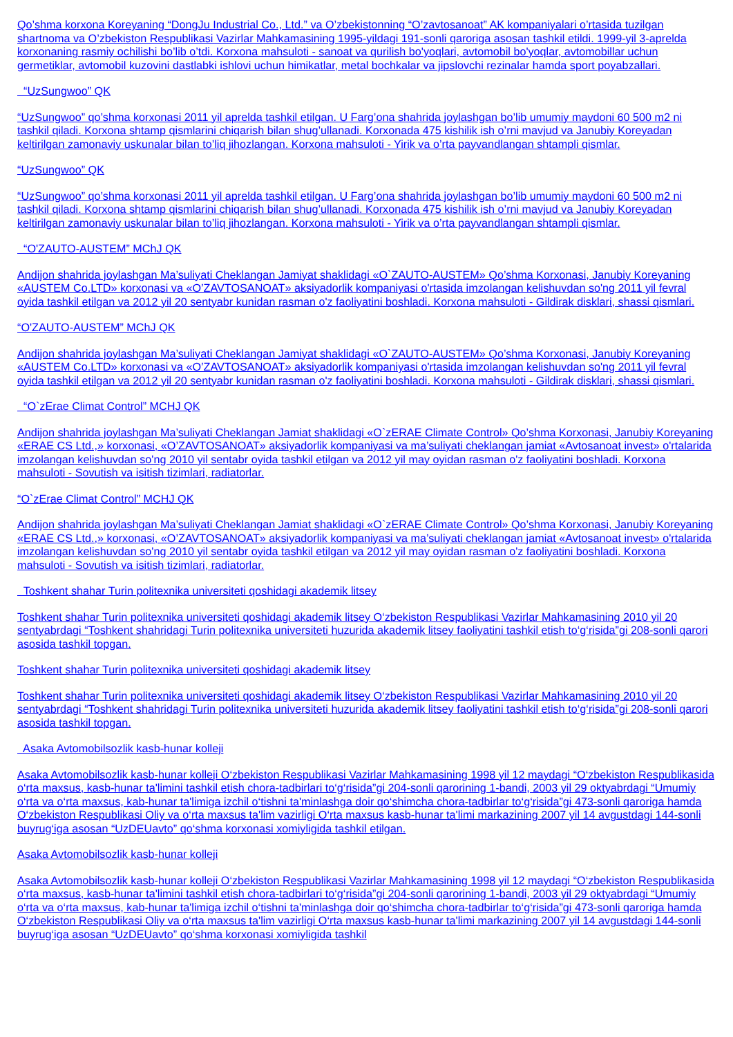Qo’shma korxona Koreyaning “DongJu Industrial Co., Ltd.” va O’zbekistonning “O’zavtosanoat” AK kompaniyalari o’rtasida tuzilgan shartnoma va O’zbekiston Respublikasi Vazirlar Mahkamasining 1995-yildagi 191-sonli qaroriga asosan tashkil etildi. 1999-yil 3-aprelda korxonaning rasmiy ochilishi bo’lib o’tdi. Korxona mahsuloti - sanoat va qurilish bo'yoqlari, avtomobil bo'yoqlar, avtomobillar uchun germetiklar, avtomobil kuzovini dastlabki ishlovi uchun himikatlar, metal bochkalar va jipslovchi rezinalar hamda sport poyabzallari.
“UzSungwoo” QK
“UzSungwoo” qo’shma korxonasi 2011 yil aprelda tashkil etilgan. U Farg’ona shahrida joylashgan bo’lib umumiy maydoni 60 500 m2 ni tashkil qiladi. Korxona shtamp qismlarini chiqarish bilan shug’ullanadi. Korxonada 475 kishilik ish o’rni mavjud va Janubiy Koreyadan keltirilgan zamonaviy uskunalar bilan to’liq jihozlangan. Korxona mahsuloti - Yirik va o’rta payvandlangan shtampli qismlar.
“UzSungwoo” QK
“UzSungwoo” qo’shma korxonasi 2011 yil aprelda tashkil etilgan. U Farg’ona shahrida joylashgan bo’lib umumiy maydoni 60 500 m2 ni tashkil qiladi. Korxona shtamp qismlarini chiqarish bilan shug’ullanadi. Korxonada 475 kishilik ish o’rni mavjud va Janubiy Koreyadan keltirilgan zamonaviy uskunalar bilan to’liq jihozlangan. Korxona mahsuloti - Yirik va o’rta payvandlangan shtampli qismlar.
“O'ZAUTO-AUSTEM” MChJ QK
Andijon shahrida joylashgan Ma’suliyati Cheklangan Jamiyat shaklidagi «O`ZAUTO-AUSTEM» Qo’shma Korxonasi, Janubiy Koreyaning «AUSTEM Co.LTD» korxonasi va «O’ZAVTOSANOAT» aksiyadorlik kompaniyasi o'rtasida imzolangan kelishuvdan so'ng 2011 yil fevral oyida tashkil etilgan va 2012 yil 20 sentyabr kunidan rasman o'z faoliyatini boshladi. Korxona mahsuloti - Gildirak disklari, shassi qismlari.
“O'ZAUTO-AUSTEM” MChJ QK
Andijon shahrida joylashgan Ma’suliyati Cheklangan Jamiyat shaklidagi «O`ZAUTO-AUSTEM» Qo’shma Korxonasi, Janubiy Koreyaning «AUSTEM Co.LTD» korxonasi va «O’ZAVTOSANOAT» aksiyadorlik kompaniyasi o'rtasida imzolangan kelishuvdan so'ng 2011 yil fevral oyida tashkil etilgan va 2012 yil 20 sentyabr kunidan rasman o'z faoliyatini boshladi. Korxona mahsuloti - Gildirak disklari, shassi qismlari.
“O`zErae Climat Control” MCHJ QK
Andijon shahrida joylashgan Ma’suliyati Cheklangan Jamiat shaklidagi «O`zERAE Climate Control» Qo’shma Korxonasi, Janubiy Koreyaning «ERAE CS Ltd.,» korxonasi, «O’ZAVTOSANOAT» aksiyadorlik kompaniyasi va ma’suliyati cheklangan jamiat «Avtosanoat invest» o'rtalarida imzolangan kelishuvdan so'ng 2010 yil sentabr oyida tashkil etilgan va 2012 yil may oyidan rasman o'z faoliyatini boshladi. Korxona mahsuloti - Sovutish va isitish tizimlari, radiatorlar.
“O`zErae Climat Control” MCHJ QK
Andijon shahrida joylashgan Ma’suliyati Cheklangan Jamiat shaklidagi «O`zERAE Climate Control» Qo’shma Korxonasi, Janubiy Koreyaning «ERAE CS Ltd.,» korxonasi, «O’ZAVTOSANOAT» aksiyadorlik kompaniyasi va ma’suliyati cheklangan jamiat «Avtosanoat invest» o'rtalarida imzolangan kelishuvdan so'ng 2010 yil sentabr oyida tashkil etilgan va 2012 yil may oyidan rasman o'z faoliyatini boshladi. Korxona mahsuloti - Sovutish va isitish tizimlari, radiatorlar.
Toshkent shahar Turin politexnika universiteti qoshidagi akademik litsey
Toshkent shahar Turin politexnika universiteti qoshidagi akademik litsey O‘zbekiston Respublikasi Vazirlar Mahkamasining 2010 yil 20 sentyabrdagi “Toshkent shahridagi Turin politexnika universiteti huzurida akademik litsey faoliyatini tashkil etish to‘g‘risida”gi 208-sonli qarori asosida tashkil topgan.
Toshkent shahar Turin politexnika universiteti qoshidagi akademik litsey
Toshkent shahar Turin politexnika universiteti qoshidagi akademik litsey O‘zbekiston Respublikasi Vazirlar Mahkamasining 2010 yil 20 sentyabrdagi “Toshkent shahridagi Turin politexnika universiteti huzurida akademik litsey faoliyatini tashkil etish to‘g‘risida”gi 208-sonli qarori asosida tashkil topgan.
Asaka Avtomobilsozlik kasb-hunar kolleji
Asaka Avtomobilsozlik kasb-hunar kolleji O‘zbekiston Respublikasi Vazirlar Mahkamasining 1998 yil 12 maydagi “O‘zbekiston Respublikasida o‘rta maxsus, kasb-hunar ta'limini tashkil etish chora-tadbirlari to‘g‘risida”gi 204-sonli qarorining 1-bandi, 2003 yil 29 oktyabrdagi “Umumiy o‘rta va o‘rta maxsus, kab-hunar ta'limiga izchil o‘tishni ta'minlashga doir qo‘shimcha chora-tadbirlar to‘g‘risida”gi 473-sonli qaroriga hamda O‘zbekiston Respublikasi Oliy va o‘rta maxsus ta'lim vazirligi O‘rta maxsus kasb-hunar ta'limi markazining 2007 yil 14 avgustdagi 144-sonli buyrug‘iga asosan “UzDEUavto” qo‘shma korxonasi xomiyligida tashkil etilgan.
Asaka Avtomobilsozlik kasb-hunar kolleji
Asaka Avtomobilsozlik kasb-hunar kolleji O‘zbekiston Respublikasi Vazirlar Mahkamasining 1998 yil 12 maydagi “O‘zbekiston Respublikasida o‘rta maxsus, kasb-hunar ta'limini tashkil etish chora-tadbirlari to‘g‘risida”gi 204-sonli qarorining 1-bandi, 2003 yil 29 oktyabrdagi “Umumiy o‘rta va o‘rta maxsus, kab-hunar ta'limiga izchil o‘tishni ta'minlashga doir qo‘shimcha chora-tadbirlar to‘g‘risida”gi 473-sonli qaroriga hamda O‘zbekiston Respublikasi Oliy va o‘rta maxsus ta'lim vazirligi O‘rta maxsus kasb-hunar ta'limi markazining 2007 yil 14 avgustdagi 144-sonli buyrug‘iga asosan “UzDEUavto” qo‘shma korxonasi xomiyligida tashkil